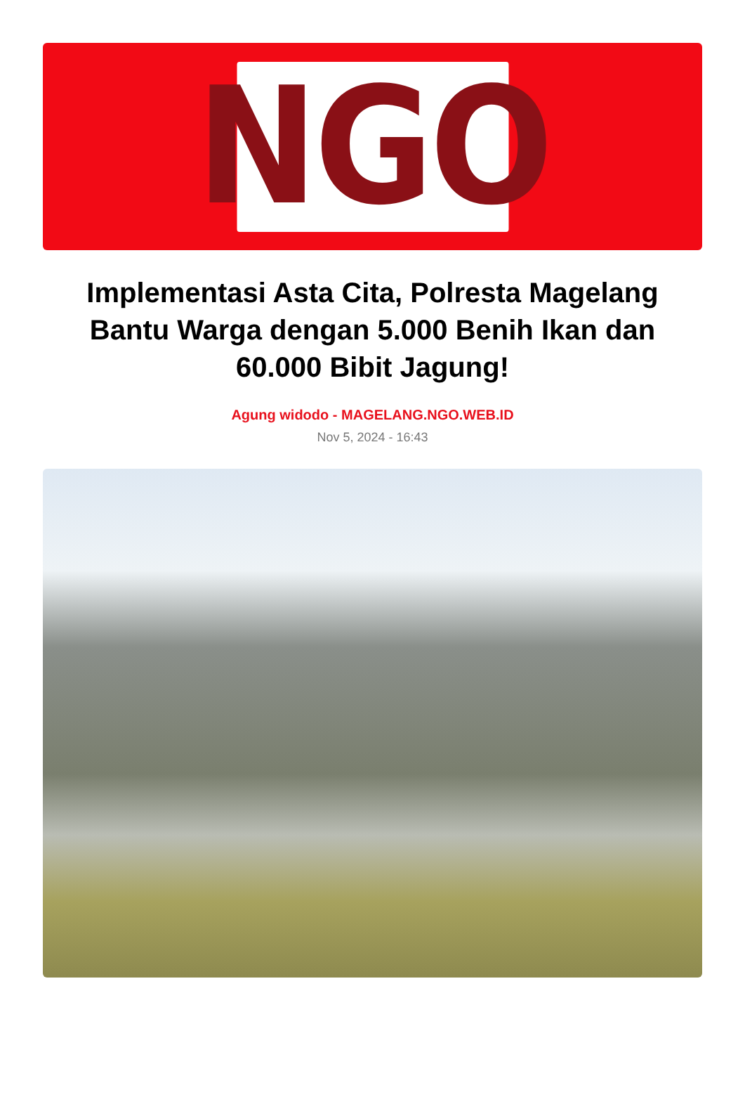NGO
Implementasi Asta Cita, Polresta Magelang Bantu Warga dengan 5.000 Benih Ikan dan 60.000 Bibit Jagung!
Agung widodo - MAGELANG.NGO.WEB.ID
Nov 5, 2024 - 16:43